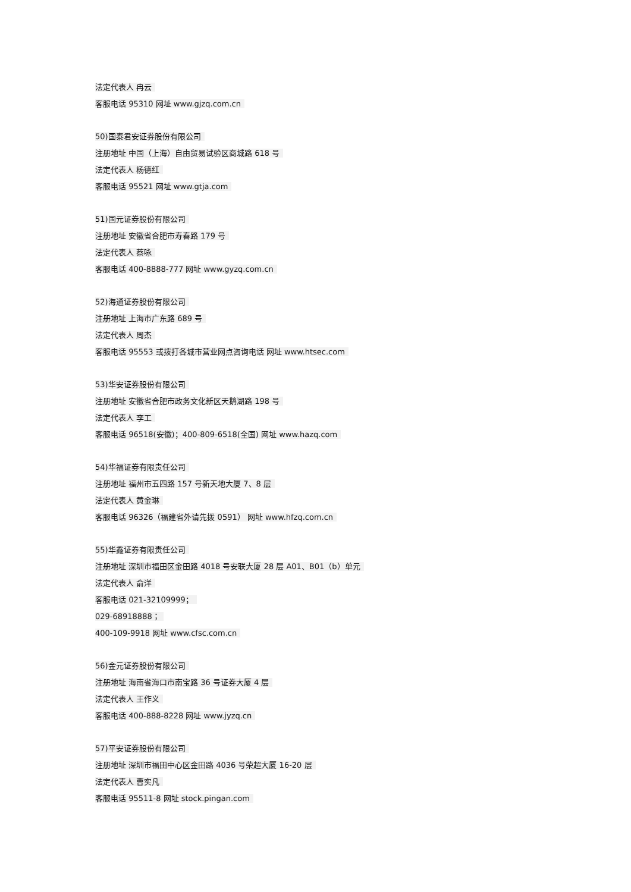法定代表人 冉云
客服电话 95310 网址 www.gjzq.com.cn
50)国泰君安证券股份有限公司
注册地址 中国（上海）自由贸易试验区商城路 618 号
法定代表人 杨德红
客服电话 95521 网址 www.gtja.com
51)国元证券股份有限公司
注册地址 安徽省合肥市寿春路 179 号
法定代表人 蔡咏
客服电话 400-8888-777 网址 www.gyzq.com.cn
52)海通证券股份有限公司
注册地址 上海市广东路 689 号
法定代表人 周杰
客服电话 95553 或拨打各城市营业网点咨询电话 网址 www.htsec.com
53)华安证券股份有限公司
注册地址 安徽省合肥市政务文化新区天鹅湖路 198 号
法定代表人 李工
客服电话 96518(安徽)；400-809-6518(全国) 网址 www.hazq.com
54)华福证券有限责任公司
注册地址 福州市五四路 157 号新天地大厦 7、8 层
法定代表人 黄金琳
客服电话 96326（福建省外请先拨 0591） 网址 www.hfzq.com.cn
55)华鑫证券有限责任公司
注册地址 深圳市福田区金田路 4018 号安联大厦 28 层 A01、B01（b）单元
法定代表人 俞洋
客服电话 021-32109999；
029-68918888；
400-109-9918 网址 www.cfsc.com.cn
56)金元证券股份有限公司
注册地址 海南省海口市南宝路 36 号证券大厦 4 层
法定代表人 王作义
客服电话 400-888-8228 网址 www.jyzq.cn
57)平安证券股份有限公司
注册地址 深圳市福田中心区金田路 4036 号荣超大厦 16-20 层
法定代表人 曹实凡
客服电话 95511-8 网址 stock.pingan.com